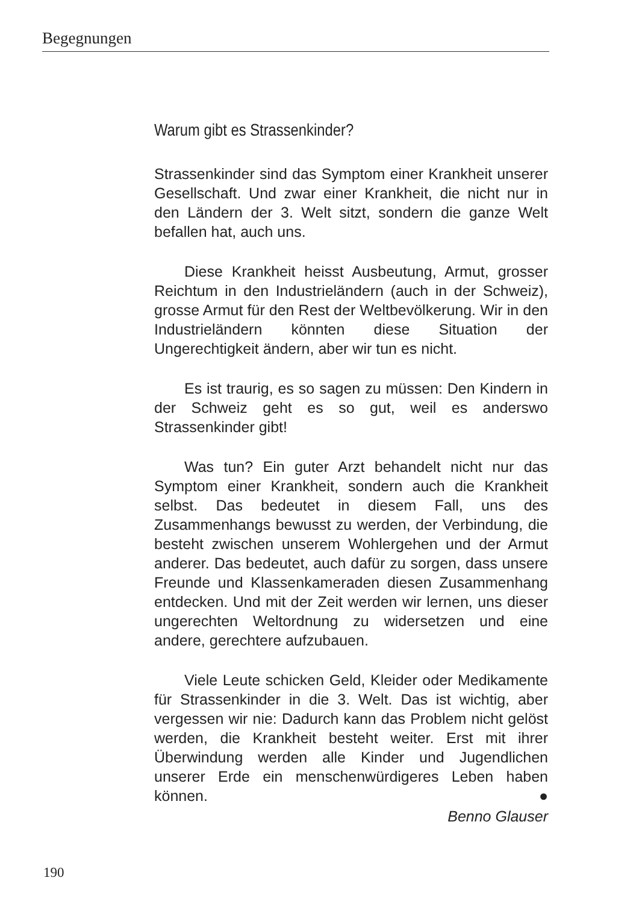Begegnungen
Warum gibt es Strassenkinder?
Strassenkinder sind das Symptom einer Krankheit unserer Gesellschaft. Und zwar einer Krankheit, die nicht nur in den Ländern der 3. Welt sitzt, sondern die ganze Welt befallen hat, auch uns.
Diese Krankheit heisst Ausbeutung, Armut, grosser Reichtum in den Industrieländern (auch in der Schweiz), grosse Armut für den Rest der Weltbevölkerung. Wir in den Industrieländern könnten diese Situation der Ungerechtigkeit ändern, aber wir tun es nicht.
Es ist traurig, es so sagen zu müssen: Den Kindern in der Schweiz geht es so gut, weil es anderswo Strassenkinder gibt!
Was tun? Ein guter Arzt behandelt nicht nur das Symptom einer Krankheit, sondern auch die Krankheit selbst. Das bedeutet in diesem Fall, uns des Zusammenhangs bewusst zu werden, der Verbindung, die besteht zwischen unserem Wohlergehen und der Armut anderer. Das bedeutet, auch dafür zu sorgen, dass unsere Freunde und Klassenkameraden diesen Zusammenhang entdecken. Und mit der Zeit werden wir lernen, uns dieser ungerechten Weltordnung zu widersetzen und eine andere, gerechtere aufzubauen.
Viele Leute schicken Geld, Kleider oder Medikamente für Strassenkinder in die 3. Welt. Das ist wichtig, aber vergessen wir nie: Dadurch kann das Problem nicht gelöst werden, die Krankheit besteht weiter. Erst mit ihrer Überwindung werden alle Kinder und Jugendlichen unserer Erde ein menschenwürdigeres Leben haben können. ●
Benno Glauser
190